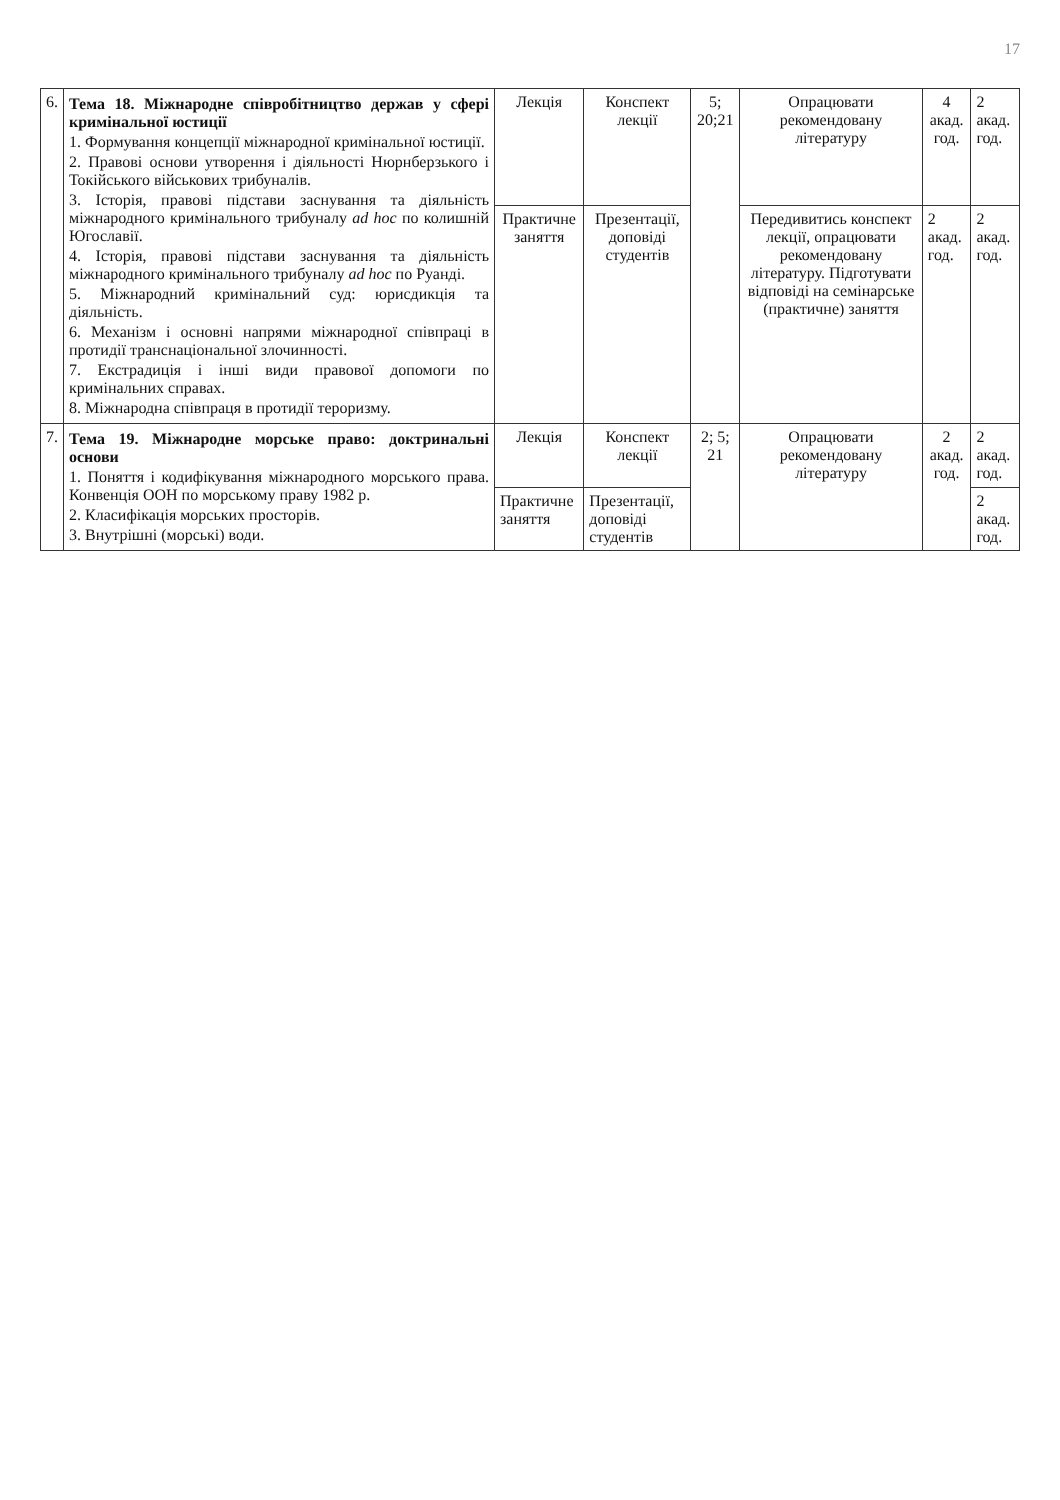17
| 6. | Тема 18. Міжнародне співробітництво держав у сфері кримінальної юстиції 1. Формування концепції міжнародної кримінальної юстиції. 2. Правові основи утворення і діяльності Нюрнберзького і Токійського військових трибуналів. 3. Історія, правові підстави заснування та діяльність міжнародного кримінального трибуналу ad hoc по колишній Югославії. 4. Історія, правові підстави заснування та діяльність міжнародного кримінального трибуналу ad hoc по Руанді. 5. Міжнародний кримінальний суд: юрисдикція та діяльність. 6. Механізм і основні напрями міжнародної співпраці в протидії транснаціональної злочинності. 7. Екстрадиція і інші види правової допомоги по кримінальних справах. 8. Міжнародна співпраця в протидії тероризму. | Лекція | Конспект лекції | 5; 20;21 | Опрацювати рекомендовану літературу | 4 акад. год. | 2 акад. год. |
| | | Практичне заняття | Презентації, доповіді студентів | | Передивитись конспект лекції, опрацювати рекомендовану літературу. Підготувати відповіді на семінарське (практичне) заняття | 2 акад. год. | 2 акад. год. |
| 7. | Тема 19. Міжнародне морське право: доктринальні основи 1. Поняття і кодифікування міжнародного морського права. Конвенція ООН по морському праву 1982 р. 2. Класифікація морських просторів. 3. Внутрішні (морські) води. | Лекція | Конспект лекції | 2; 5; 21 | Опрацювати рекомендовану літературу | 2 акад. год. | 2 акад. год. |
| | | Практичне заняття | Презентації, доповіді студентів | | | | 2 акад. год. |